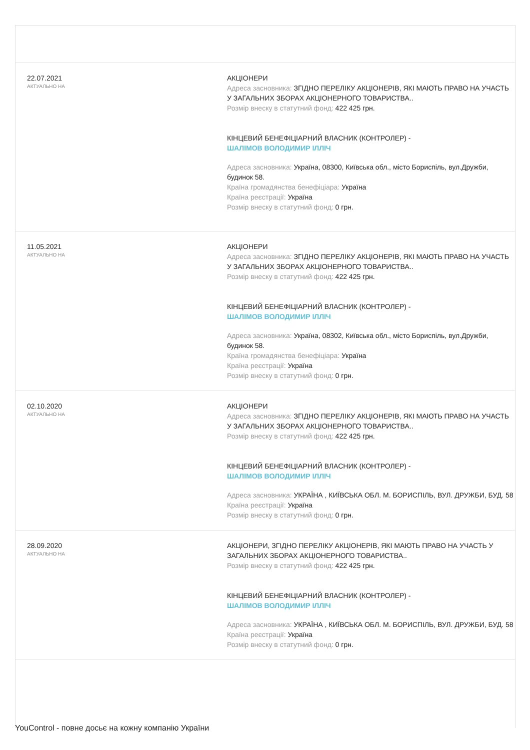| 22.07.2021 АКТУАЛЬНО НА | АКЦІОНЕРИ Адреса засновника: ЗГІДНО ПЕРЕЛІКУ АКЦІОНЕРІВ, ЯКІ МАЮТЬ ПРАВО НА УЧАСТЬ У ЗАГАЛЬНИХ ЗБОРАХ АКЦІОНЕРНОГО ТОВАРИСТВА.. Розмір внеску в статутний фонд: 422 425 грн. КІНЦЕВИЙ БЕНЕФІЦІАРНИЙ ВЛАСНИК (КОНТРОЛЕР) - ШАЛІМОВ ВОЛОДИМИР ІЛЛІЧ Адреса засновника: Україна, 08300, Київська обл., місто Бориспіль, вул.Дружби, будинок 58. Країна громадянства бенефіціара: Україна Країна реєстрації: Україна Розмір внеску в статутний фонд: 0 грн. |
| 11.05.2021 АКТУАЛЬНО НА | АКЦІОНЕРИ Адреса засновника: ЗГІДНО ПЕРЕЛІКУ АКЦІОНЕРІВ, ЯКІ МАЮТЬ ПРАВО НА УЧАСТЬ У ЗАГАЛЬНИХ ЗБОРАХ АКЦІОНЕРНОГО ТОВАРИСТВА.. Розмір внеску в статутний фонд: 422 425 грн. КІНЦЕВИЙ БЕНЕФІЦІАРНИЙ ВЛАСНИК (КОНТРОЛЕР) - ШАЛІМОВ ВОЛОДИМИР ІЛЛІЧ Адреса засновника: Україна, 08302, Київська обл., місто Бориспіль, вул.Дружби, будинок 58. Країна громадянства бенефіціара: Україна Країна реєстрації: Україна Розмір внеску в статутний фонд: 0 грн. |
| 02.10.2020 АКТУАЛЬНО НА | АКЦІОНЕРИ Адреса засновника: ЗГІДНО ПЕРЕЛІКУ АКЦІОНЕРІВ, ЯКІ МАЮТЬ ПРАВО НА УЧАСТЬ У ЗАГАЛЬНИХ ЗБОРАХ АКЦІОНЕРНОГО ТОВАРИСТВА.. Розмір внеску в статутний фонд: 422 425 грн. КІНЦЕВИЙ БЕНЕФІЦІАРНИЙ ВЛАСНИК (КОНТРОЛЕР) - ШАЛІМОВ ВОЛОДИМИР ІЛЛІЧ Адреса засновника: УКРАЇНА , КИЇВСЬКА ОБЛ. М. БОРИСПІЛЬ, ВУЛ. ДРУЖБИ, БУД. 58 Країна реєстрації: Україна Розмір внеску в статутний фонд: 0 грн. |
| 28.09.2020 АКТУАЛЬНО НА | АКЦІОНЕРИ, ЗГІДНО ПЕРЕЛІКУ АКЦІОНЕРІВ, ЯКІ МАЮТЬ ПРАВО НА УЧАСТЬ У ЗАГАЛЬНИХ ЗБОРАХ АКЦІОНЕРНОГО ТОВАРИСТВА.. Розмір внеску в статутний фонд: 422 425 грн. КІНЦЕВИЙ БЕНЕФІЦІАРНИЙ ВЛАСНИК (КОНТРОЛЕР) - ШАЛІМОВ ВОЛОДИМИР ІЛЛІЧ Адреса засновника: УКРАЇНА , КИЇВСЬКА ОБЛ. М. БОРИСПІЛЬ, ВУЛ. ДРУЖБИ, БУД. 58 Країна реєстрації: Україна Розмір внеску в статутний фонд: 0 грн. |
YouControl - повне досьє на кожну компанію України